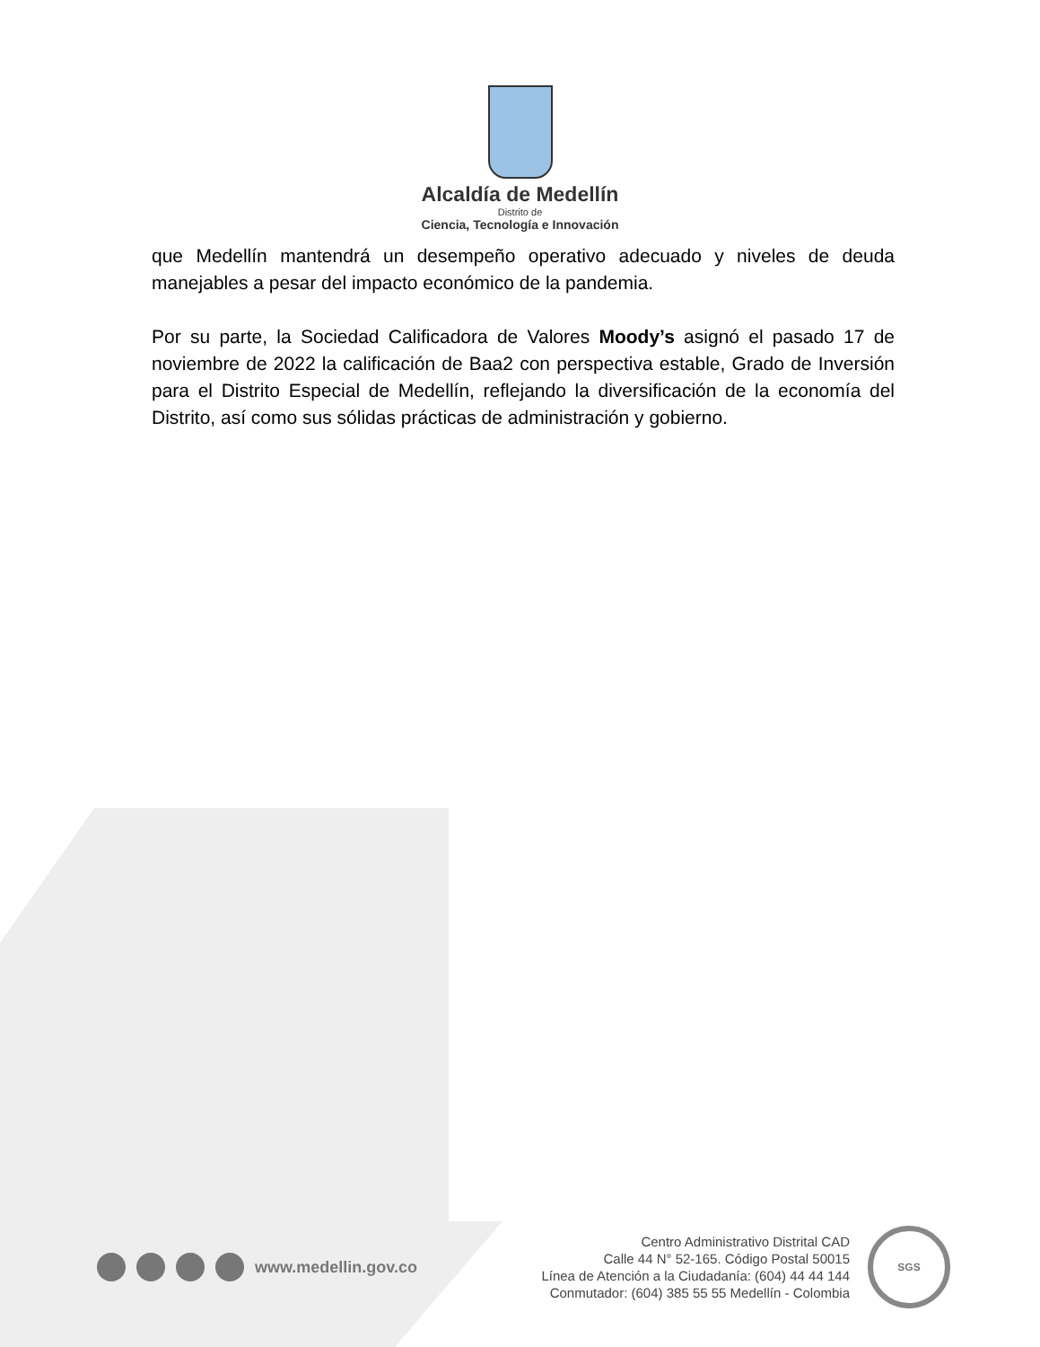Alcaldía de Medellín
Distrito de
Ciencia, Tecnología e Innovación
que Medellín mantendrá un desempeño operativo adecuado y niveles de deuda manejables a pesar del impacto económico de la pandemia.
Por su parte, la Sociedad Calificadora de Valores Moody’s asignó el pasado 17 de noviembre de 2022 la calificación de Baa2 con perspectiva estable, Grado de Inversión para el Distrito Especial de Medellín, reflejando la diversificación de la economía del Distrito, así como sus sólidas prácticas de administración y gobierno.
www.medellin.gov.co
Centro Administrativo Distrital CAD
Calle 44 N° 52-165. Código Postal 50015
Línea de Atención a la Ciudadanía: (604) 44 44 144
Conmutador: (604) 385 55 55 Medellín - Colombia
SGS